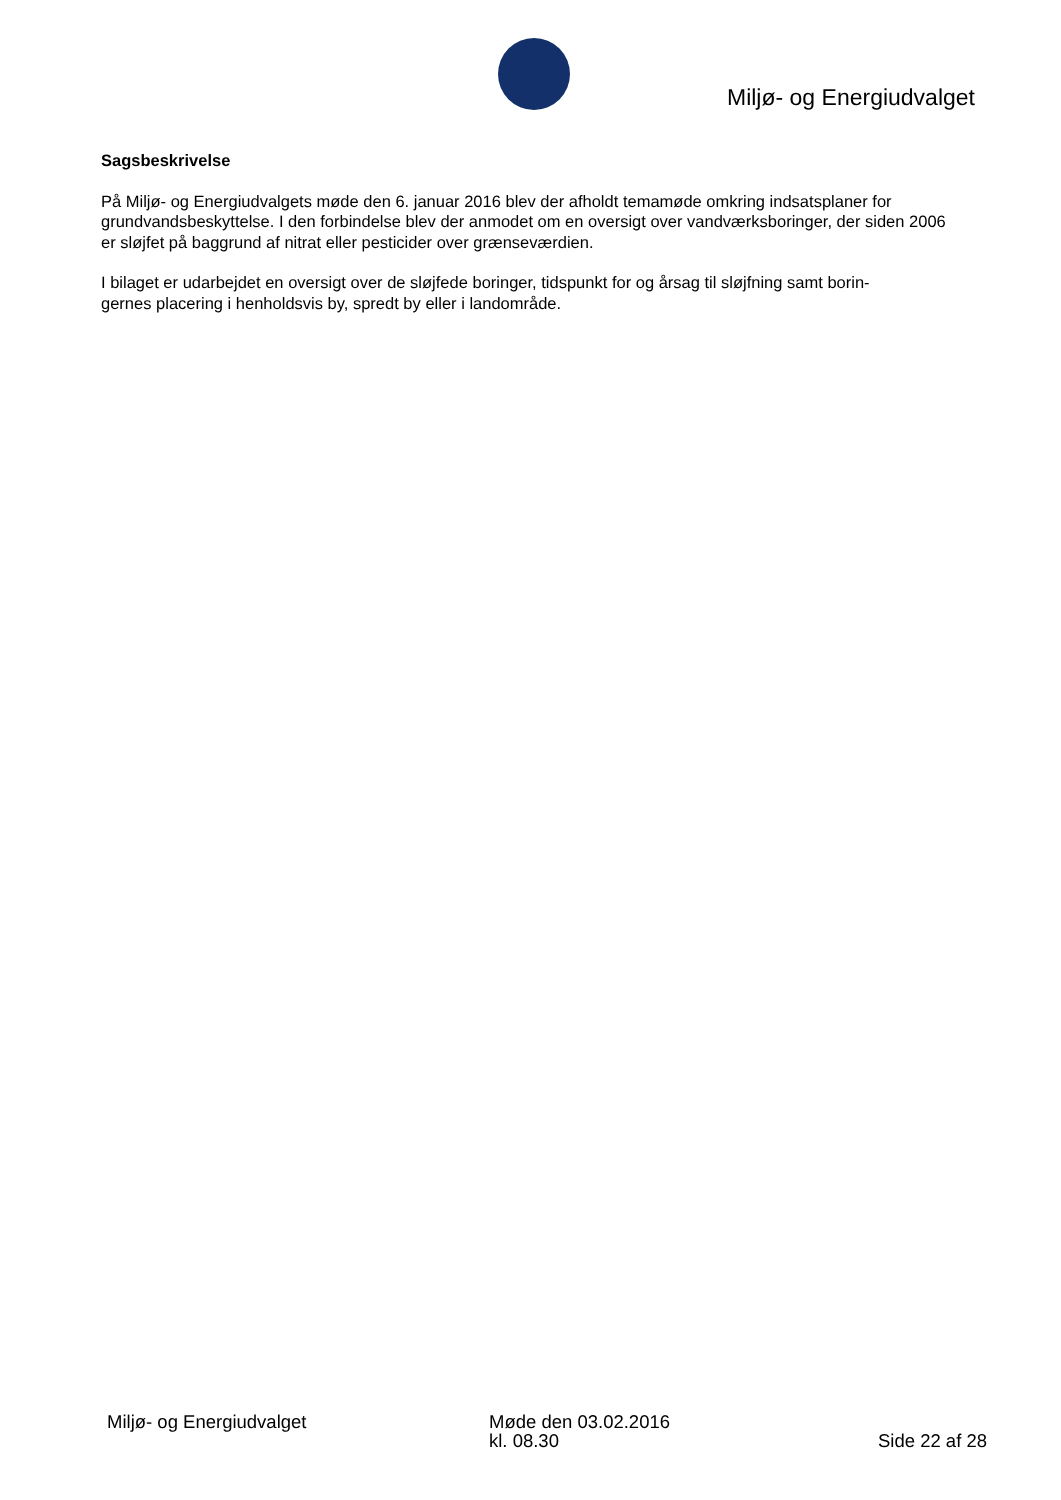Miljø- og Energiudvalget
Sagsbeskrivelse
På Miljø- og Energiudvalgets møde den 6. januar 2016 blev der afholdt temamøde omkring indsatsplaner for grundvandsbeskyttelse. I den forbindelse blev der anmodet om en oversigt over vandværksboringer, der siden 2006 er sløjfet på baggrund af nitrat eller pesticider over grænseværdien.
I bilaget er udarbejdet en oversigt over de sløjfede boringer, tidspunkt for og årsag til sløjfning samt borin-
gernes placering i henholdsvis by, spredt by eller i landområde.
Miljø- og Energiudvalget Møde den 03.02.2016
kl. 08.30
Side 22 af 28